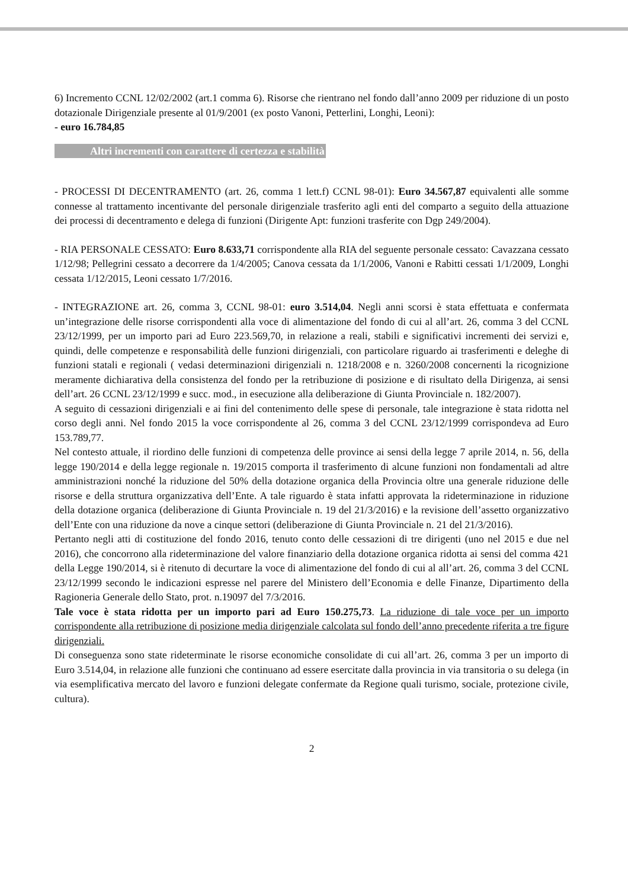6) Incremento CCNL 12/02/2002 (art.1 comma 6). Risorse che rientrano nel fondo dall’anno 2009 per riduzione di un posto dotazionale Dirigenziale presente al 01/9/2001 (ex posto Vanoni, Petterlini, Longhi, Leoni):
- euro 16.784,85
Altri incrementi con carattere di certezza e stabilità
- PROCESSI DI DECENTRAMENTO (art. 26, comma 1 lett.f) CCNL 98-01): Euro 34.567,87 equivalenti alle somme connesse al trattamento incentivante del personale dirigenziale trasferito agli enti del comparto a seguito della attuazione dei processi di decentramento e delega di funzioni (Dirigente Apt: funzioni trasferite con Dgp 249/2004).
- RIA PERSONALE CESSATO: Euro 8.633,71 corrispondente alla RIA del seguente personale cessato: Cavazzana cessato 1/12/98; Pellegrini cessato a decorrere da 1/4/2005; Canova cessata da 1/1/2006, Vanoni e Rabitti cessati 1/1/2009, Longhi cessata 1/12/2015, Leoni cessato 1/7/2016.
- INTEGRAZIONE art. 26, comma 3, CCNL 98-01: euro 3.514,04. Negli anni scorsi è stata effettuata e confermata un’integrazione delle risorse corrispondenti alla voce di alimentazione del fondo di cui al all’art. 26, comma 3 del CCNL 23/12/1999, per un importo pari ad Euro 223.569,70, in relazione a reali, stabili e significativi incrementi dei servizi e, quindi, delle competenze e responsabilità delle funzioni dirigenziali, con particolare riguardo ai trasferimenti e deleghe di funzioni statali e regionali ( vedasi determinazioni dirigenziali n. 1218/2008 e n. 3260/2008 concernenti la ricognizione meramente dichiarativa della consistenza del fondo per la retribuzione di posizione e di risultato della Dirigenza, ai sensi dell’art. 26 CCNL 23/12/1999 e succ. mod., in esecuzione alla deliberazione di Giunta Provinciale n. 182/2007).
A seguito di cessazioni dirigenziali e ai fini del contenimento delle spese di personale, tale integrazione è stata ridotta nel corso degli anni. Nel fondo 2015 la voce corrispondente al 26, comma 3 del CCNL 23/12/1999 corrispondeva ad Euro 153.789,77.
Nel contesto attuale, il riordino delle funzioni di competenza delle province ai sensi della legge 7 aprile 2014, n. 56, della legge 190/2014 e della legge regionale n. 19/2015 comporta il trasferimento di alcune funzioni non fondamentali ad altre amministrazioni nonché la riduzione del 50% della dotazione organica della Provincia oltre una generale riduzione delle risorse e della struttura organizzativa dell’Ente. A tale riguardo è stata infatti approvata la rideterminazione in riduzione della dotazione organica (deliberazione di Giunta Provinciale n. 19 del 21/3/2016) e la revisione dell’assetto organizzativo dell’Ente con una riduzione da nove a cinque settori (deliberazione di Giunta Provinciale n. 21 del 21/3/2016).
Pertanto negli atti di costituzione del fondo 2016, tenuto conto delle cessazioni di tre dirigenti (uno nel 2015 e due nel 2016), che concorrono alla rideterminazione del valore finanziario della dotazione organica ridotta ai sensi del comma 421 della Legge 190/2014, si è ritenuto di decurtare la voce di alimentazione del fondo di cui al all’art. 26, comma 3 del CCNL 23/12/1999 secondo le indicazioni espresse nel parere del Ministero dell’Economia e delle Finanze, Dipartimento della Ragioneria Generale dello Stato, prot. n.19097 del 7/3/2016.
Tale voce è stata ridotta per un importo pari ad Euro 150.275,73. La riduzione di tale voce per un importo corrispondente alla retribuzione di posizione media dirigenziale calcolata sul fondo dell’anno precedente riferita a tre figure dirigenziali.
Di conseguenza sono state rideterminate le risorse economiche consolidate di cui all’art. 26, comma 3 per un importo di Euro 3.514,04, in relazione alle funzioni che continuano ad essere esercitate dalla provincia in via transitoria o su delega (in via esemplificativa mercato del lavoro e funzioni delegate confermate da Regione quali turismo, sociale, protezione civile, cultura).
2